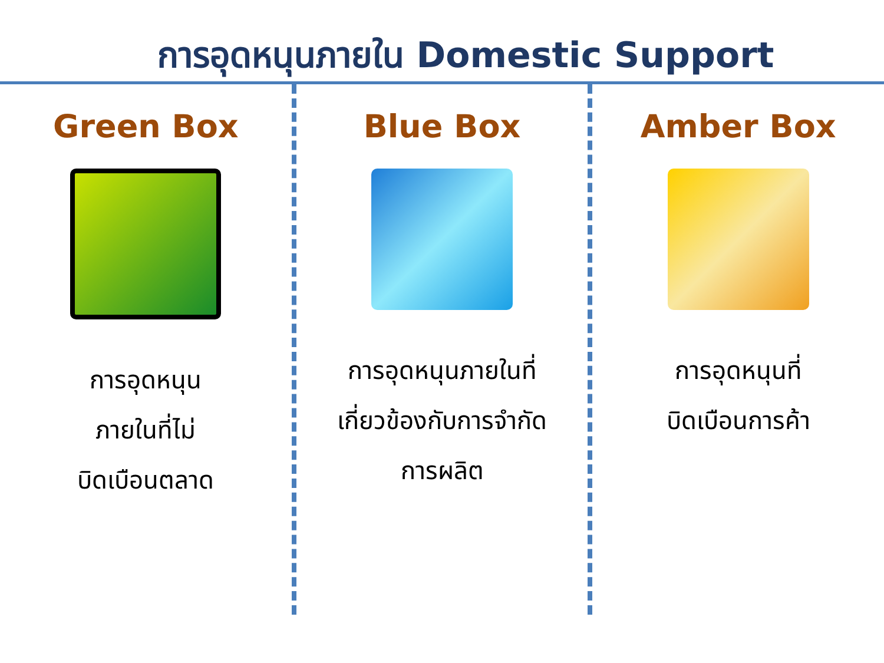การอุดหนุนภายใน Domestic Support
Green Box
การอุดหนุน
ภายในที่ไม่
บิดเบือนตลาด
Blue Box
การอุดหนุนภายในที่
เกี่ยวข้องกับการจำกัด
การผลิต
Amber Box
การอุดหนุนที่
บิดเบือนการค้า